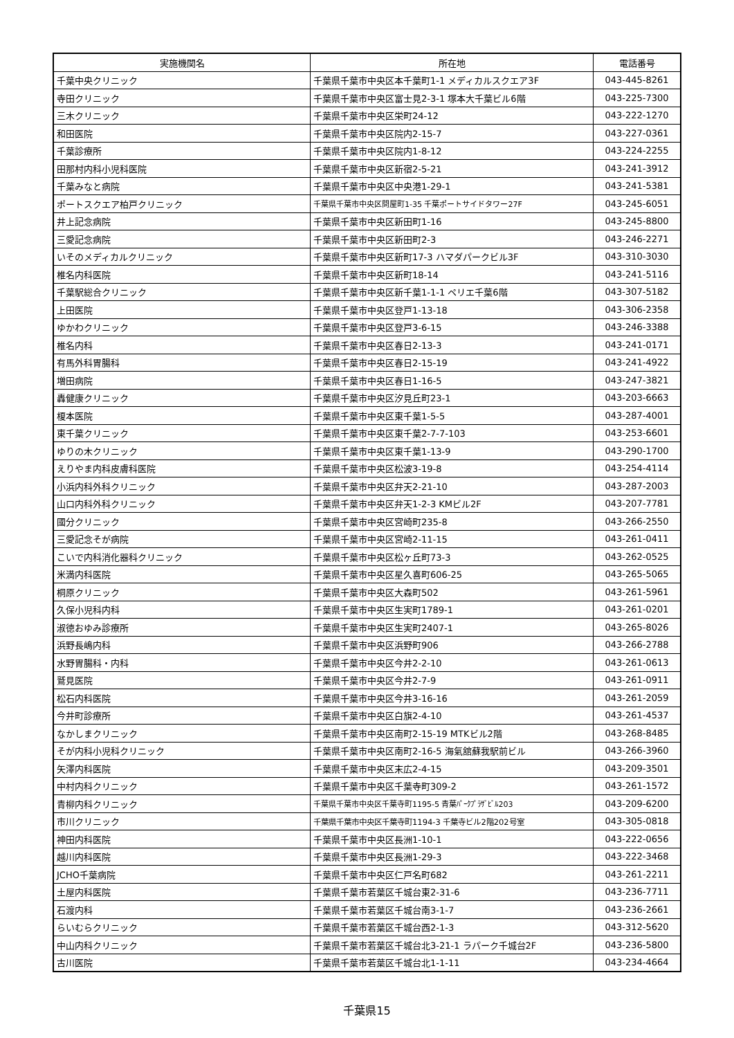| 実施機関名 | 所在地 | 電話番号 |
| --- | --- | --- |
| 千葉中央クリニック | 千葉県千葉市中央区本千葉町1-1 メディカルスクエア3F | 043-445-8261 |
| 寺田クリニック | 千葉県千葉市中央区富士見2-3-1 塚本大千葉ビル6階 | 043-225-7300 |
| 三木クリニック | 千葉県千葉市中央区栄町24-12 | 043-222-1270 |
| 和田医院 | 千葉県千葉市中央区院内2-15-7 | 043-227-0361 |
| 千葉診療所 | 千葉県千葉市中央区院内1-8-12 | 043-224-2255 |
| 田那村内科小児科医院 | 千葉県千葉市中央区新宿2-5-21 | 043-241-3912 |
| 千葉みなと病院 | 千葉県千葉市中央区中央港1-29-1 | 043-241-5381 |
| ポートスクエア柏戸クリニック | 千葉県千葉市中央区問屋町1-35 千葉ポートサイドタワー27F | 043-245-6051 |
| 井上記念病院 | 千葉県千葉市中央区新田町1-16 | 043-245-8800 |
| 三愛記念病院 | 千葉県千葉市中央区新田町2-3 | 043-246-2271 |
| いそのメディカルクリニック | 千葉県千葉市中央区新町17-3 ハマダパークビル3F | 043-310-3030 |
| 椎名内科医院 | 千葉県千葉市中央区新町18-14 | 043-241-5116 |
| 千葉駅総合クリニック | 千葉県千葉市中央区新千葉1-1-1 ペリエ千葉6階 | 043-307-5182 |
| 上田医院 | 千葉県千葉市中央区登戸1-13-18 | 043-306-2358 |
| ゆかわクリニック | 千葉県千葉市中央区登戸3-6-15 | 043-246-3388 |
| 椎名内科 | 千葉県千葉市中央区春日2-13-3 | 043-241-0171 |
| 有馬外科胃腸科 | 千葉県千葉市中央区春日2-15-19 | 043-241-4922 |
| 増田病院 | 千葉県千葉市中央区春日1-16-5 | 043-247-3821 |
| 轟健康クリニック | 千葉県千葉市中央区汐見丘町23-1 | 043-203-6663 |
| 榎本医院 | 千葉県千葉市中央区東千葉1-5-5 | 043-287-4001 |
| 東千葉クリニック | 千葉県千葉市中央区東千葉2-7-7-103 | 043-253-6601 |
| ゆりの木クリニック | 千葉県千葉市中央区東千葉1-13-9 | 043-290-1700 |
| えりやま内科皮膚科医院 | 千葉県千葉市中央区松波3-19-8 | 043-254-4114 |
| 小浜内科外科クリニック | 千葉県千葉市中央区弁天2-21-10 | 043-287-2003 |
| 山口内科外科クリニック | 千葉県千葉市中央区弁天1-2-3 KMビル2F | 043-207-7781 |
| 國分クリニック | 千葉県千葉市中央区宮崎町235-8 | 043-266-2550 |
| 三愛記念そが病院 | 千葉県千葉市中央区宮崎2-11-15 | 043-261-0411 |
| こいで内科消化器科クリニック | 千葉県千葉市中央区松ヶ丘町73-3 | 043-262-0525 |
| 米満内科医院 | 千葉県千葉市中央区星久喜町606-25 | 043-265-5065 |
| 桐原クリニック | 千葉県千葉市中央区大森町502 | 043-261-5961 |
| 久保小児科内科 | 千葉県千葉市中央区生実町1789-1 | 043-261-0201 |
| 淑徳おゆみ診療所 | 千葉県千葉市中央区生実町2407-1 | 043-265-8026 |
| 浜野長嶋内科 | 千葉県千葉市中央区浜野町906 | 043-266-2788 |
| 水野胃腸科・内科 | 千葉県千葉市中央区今井2-2-10 | 043-261-0613 |
| 鷲見医院 | 千葉県千葉市中央区今井2-7-9 | 043-261-0911 |
| 松石内科医院 | 千葉県千葉市中央区今井3-16-16 | 043-261-2059 |
| 今井町診療所 | 千葉県千葉市中央区白旗2-4-10 | 043-261-4537 |
| なかしまクリニック | 千葉県千葉市中央区南町2-15-19 MTKビル2階 | 043-268-8485 |
| そが内科小児科クリニック | 千葉県千葉市中央区南町2-16-5 海氣舘蘇我駅前ビル | 043-266-3960 |
| 矢澤内科医院 | 千葉県千葉市中央区末広2-4-15 | 043-209-3501 |
| 中村内科クリニック | 千葉県千葉市中央区千葉寺町309-2 | 043-261-1572 |
| 青柳内科クリニック | 千葉県千葉市中央区千葉寺町1195-5 青葉ﾊﾟｰｸﾌﾟﾗｻﾞﾋﾞﾙ203 | 043-209-6200 |
| 市川クリニック | 千葉県千葉市中央区千葉寺町1194-3 千葉寺ビル2階202号室 | 043-305-0818 |
| 神田内科医院 | 千葉県千葉市中央区長洲1-10-1 | 043-222-0656 |
| 越川内科医院 | 千葉県千葉市中央区長洲1-29-3 | 043-222-3468 |
| JCHO千葉病院 | 千葉県千葉市中央区仁戸名町682 | 043-261-2211 |
| 土屋内科医院 | 千葉県千葉市若葉区千城台東2-31-6 | 043-236-7711 |
| 石渡内科 | 千葉県千葉市若葉区千城台南3-1-7 | 043-236-2661 |
| らいむらクリニック | 千葉県千葉市若葉区千城台西2-1-3 | 043-312-5620 |
| 中山内科クリニック | 千葉県千葉市若葉区千城台北3-21-1 ラパーク千城台2F | 043-236-5800 |
| 古川医院 | 千葉県千葉市若葉区千城台北1-1-11 | 043-234-4664 |
千葉県15